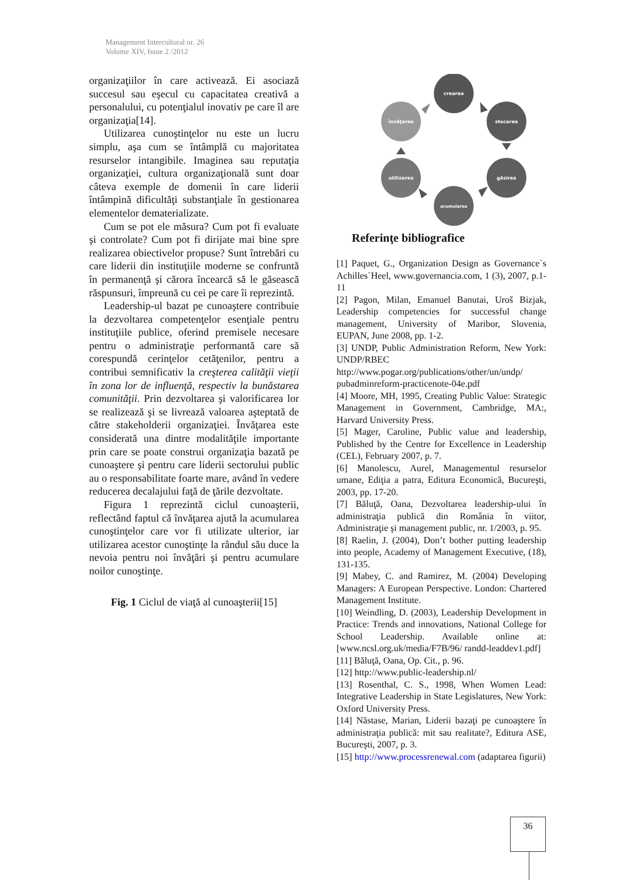Management Intercultural nr. 26
Volume XIV, Issue 2 /2012
organizaţiilor în care activează. Ei asociază succesul sau eşecul cu capacitatea creativă a personalului, cu potenţialul inovativ pe care îl are organizaţia[14].
Utilizarea cunoştinţelor nu este un lucru simplu, aşa cum se întâmplă cu majoritatea resurselor intangibile. Imaginea sau reputaţia organizaţiei, cultura organizaţională sunt doar câteva exemple de domenii în care liderii întâmpină dificultăţi substanţiale în gestionarea elementelor dematerializate.
Cum se pot ele măsura? Cum pot fi evaluate şi controlate? Cum pot fi dirijate mai bine spre realizarea obiectivelor propuse? Sunt întrebări cu care liderii din instituţiile moderne se confruntă în permanenţă şi cărora încearcă să le găsească răspunsuri, împreună cu cei pe care îi reprezintă.
Leadership-ul bazat pe cunoaştere contribuie la dezvoltarea competenţelor esenţiale pentru instituţiile publice, oferind premisele necesare pentru o administraţie performantă care să corespundă cerinţelor cetăţenilor, pentru a contribui semnificativ la creşterea calităţii vieţii în zona lor de influenţă, respectiv la bunăstarea comunităţii. Prin dezvoltarea şi valorificarea lor se realizează şi se livrează valoarea aşteptată de către stakeholderii organizaţiei. Învăţarea este considerată una dintre modalităţile importante prin care se poate construi organizaţia bazată pe cunoaştere şi pentru care liderii sectorului public au o responsabilitate foarte mare, având în vedere reducerea decalajului faţă de ţările dezvoltate.
Figura 1 reprezintă ciclul cunoaşterii, reflectând faptul că învăţarea ajută la acumularea cunoştinţelor care vor fi utilizate ulterior, iar utilizarea acestor cunoştinţe la rândul său duce la nevoia pentru noi învăţări şi pentru acumulare noilor cunoştinţe.
Fig. 1 Ciclul de viaţă al cunoaşterii[15]
crearea
stocarea
găsirea
acumularea
utilizarea
învăţarea
Referinţe bibliografice
[1] Paquet, G., Organization Design as Governance`s Achilles`Heel, www.governancia.com, 1 (3), 2007, p.1-11
[2] Pagon, Milan, Emanuel Banutai, Uroš Bizjak, Leadership competencies for successful change management, University of Maribor, Slovenia, EUPAN, June 2008, pp. 1-2.
[3] UNDP, Public Administration Reform, New York: UNDP/RBEC http://www.pogar.org/publications/other/un/undp/ pubadminreform-practicenote-04e.pdf
[4] Moore, MH, 1995, Creating Public Value: Strategic Management in Government, Cambridge, MA:, Harvard University Press.
[5] Mager, Caroline, Public value and leadership, Published by the Centre for Excellence in Leadership (CEL), February 2007, p. 7.
[6] Manolescu, Aurel, Managementul resurselor umane, Ediţia a patra, Editura Economică, Bucureşti, 2003, pp. 17-20.
[7] Băluţă, Oana, Dezvoltarea leadership-ului în administraţia publică din România în viitor, Administraţie şi management public, nr. 1/2003, p. 95.
[8] Raelin, J. (2004), Don’t bother putting leadership into people, Academy of Management Executive, (18), 131-135.
[9] Mabey, C. and Ramirez, M. (2004) Developing Managers: A European Perspective. London: Chartered Management Institute.
[10] Weindling, D. (2003), Leadership Development in Practice: Trends and innovations, National College for School Leadership. Available online at: [www.ncsl.org.uk/media/F7B/96/ randd-leaddev1.pdf]
[11] Băluţă, Oana, Op. Cit., p. 96.
[12] http://www.public-leadership.nl/
[13] Rosenthal, C. S., 1998, When Women Lead: Integrative Leadership in State Legislatures, New York: Oxford University Press.
[14] Năstase, Marian, Liderii bazaţi pe cunoaştere în administraţia publică: mit sau realitate?, Editura ASE, Bucureşti, 2007, p. 3.
[15] http://www.processrenewal.com (adaptarea figurii)
36